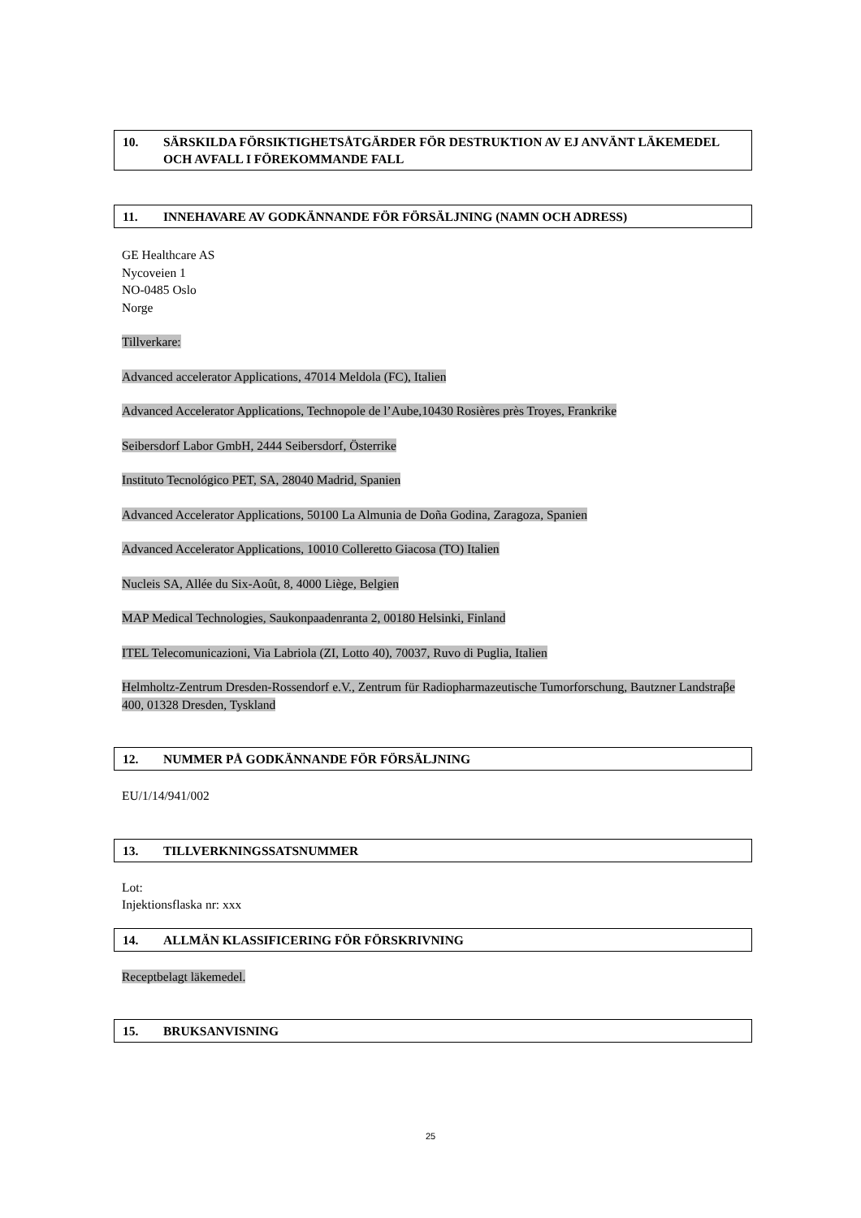10. SÄRSKILDA FÖRSIKTIGHETSÅTGÄRDER FÖR DESTRUKTION AV EJ ANVÄNT LÄKEMEDEL OCH AVFALL I FÖREKOMMANDE FALL
11. INNEHAVARE AV GODKÄNNANDE FÖR FÖRSÄLJNING (NAMN OCH ADRESS)
GE Healthcare AS
Nycoveien 1
NO-0485 Oslo
Norge
Tillverkare:
Advanced accelerator Applications, 47014 Meldola (FC), Italien
Advanced Accelerator Applications, Technopole de l’Aube,10430 Rosières près Troyes, Frankrike
Seibersdorf Labor GmbH, 2444 Seibersdorf, Österrike
Instituto Tecnológico PET, SA, 28040 Madrid, Spanien
Advanced Accelerator Applications, 50100 La Almunia de Doña Godina, Zaragoza, Spanien
Advanced Accelerator Applications, 10010 Colleretto Giacosa (TO) Italien
Nucleis SA, Allée du Six-Août, 8, 4000 Liège, Belgien
MAP Medical Technologies, Saukonpaadenranta 2, 00180 Helsinki, Finland
ITEL Telecomunicazioni, Via Labriola (ZI, Lotto 40), 70037, Ruvo di Puglia, Italien
Helmholtz-Zentrum Dresden-Rossendorf e.V., Zentrum für Radiopharmazeutische Tumorforschung, Bautzner Landstraβe 400, 01328 Dresden, Tyskland
12. NUMMER PÅ GODKÄNNANDE FÖR FÖRSÄLJNING
EU/1/14/941/002
13. TILLVERKNINGSSATSNUMMER
Lot:
Injektionsflaska nr: xxx
14. ALLMÄN KLASSIFICERING FÖR FÖRSKRIVNING
Receptbelagt läkemedel.
15. BRUKSANVISNING
25